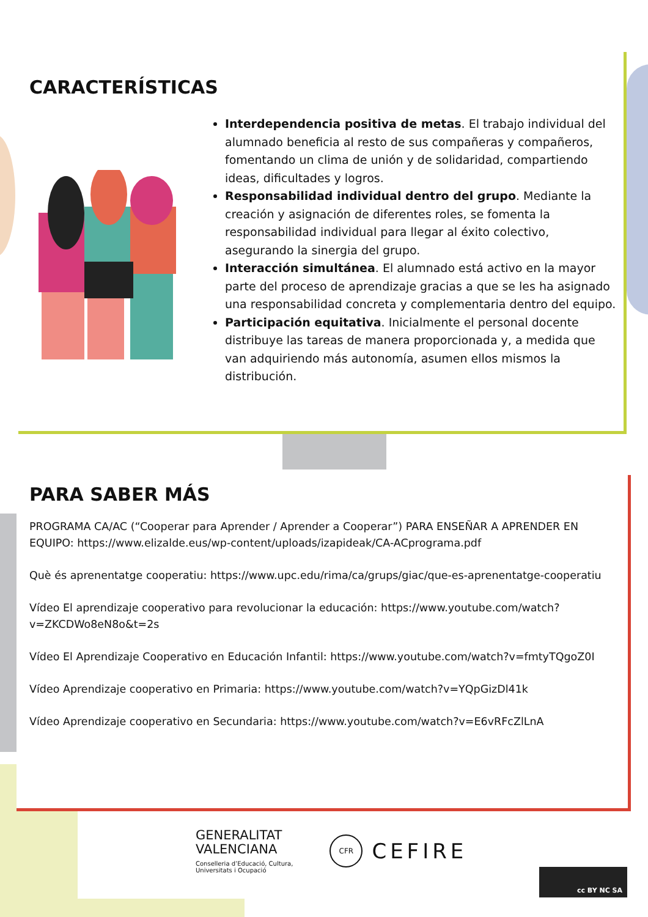CARACTERÍSTICAS
Interdependencia positiva de metas. El trabajo individual del alumnado beneficia al resto de sus compañeras y compañeros, fomentando un clima de unión y de solidaridad, compartiendo ideas, dificultades y logros.
Responsabilidad individual dentro del grupo. Mediante la creación y asignación de diferentes roles, se fomenta la responsabilidad individual para llegar al éxito colectivo, asegurando la sinergia del grupo.
Interacción simultánea. El alumnado está activo en la mayor parte del proceso de aprendizaje gracias a que se les ha asignado una responsabilidad concreta y complementaria dentro del equipo.
Participación equitativa. Inicialmente el personal docente distribuye las tareas de manera proporcionada y, a medida que van adquiriendo más autonomía, asumen ellos mismos la distribución.
PARA SABER MÁS
PROGRAMA CA/AC (“Cooperar para Aprender / Aprender a Cooperar”) PARA ENSEÑAR A APRENDER EN EQUIPO: https://www.elizalde.eus/wp-content/uploads/izapideak/CA-ACprograma.pdf
Què és aprenentatge cooperatiu: https://www.upc.edu/rima/ca/grups/giac/que-es-aprenentatge-cooperatiu
Vídeo El aprendizaje cooperativo para revolucionar la educación: https://www.youtube.com/watch?v=ZKCDWo8eN8o&t=2s
Vídeo El Aprendizaje Cooperativo en Educación Infantil: https://www.youtube.com/watch?v=fmtyTQgoZ0I
Vídeo Aprendizaje cooperativo en Primaria: https://www.youtube.com/watch?v=YQpGizDl41k
Vídeo Aprendizaje cooperativo en Secundaria: https://www.youtube.com/watch?v=E6vRFcZlLnA
GENERALITAT
VALENCIANA
Conselleria d’Educació, Cultura,
Universitats i Ocupació
CFR
CEFIRE
cc BY NC SA